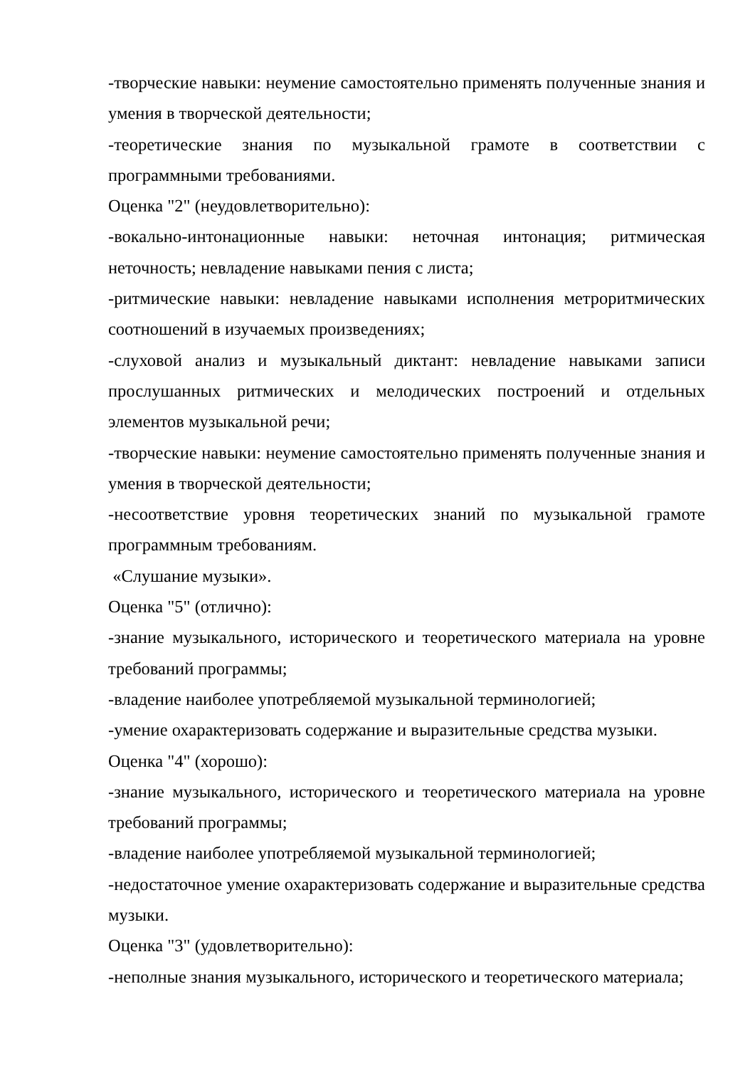-творческие навыки: неумение самостоятельно применять полученные знания и умения в творческой деятельности;
-теоретические знания по музыкальной грамоте в соответствии с программными требованиями.
Оценка "2" (неудовлетворительно):
-вокально-интонационные навыки: неточная интонация; ритмическая неточность; невладение навыками пения с листа;
-ритмические навыки: невладение навыками исполнения метроритмических соотношений в изучаемых произведениях;
-слуховой анализ и музыкальный диктант: невладение навыками записи прослушанных ритмических и мелодических построений и отдельных элементов музыкальной речи;
-творческие навыки: неумение самостоятельно применять полученные знания и умения в творческой деятельности;
-несоответствие уровня теоретических знаний по музыкальной грамоте программным требованиям.
«Слушание музыки».
Оценка "5" (отлично):
-знание музыкального, исторического и теоретического материала на уровне требований программы;
-владение наиболее употребляемой музыкальной терминологией;
-умение охарактеризовать содержание и выразительные средства музыки.
Оценка "4" (хорошо):
-знание музыкального, исторического и теоретического материала на уровне требований программы;
-владение наиболее употребляемой музыкальной терминологией;
-недостаточное умение охарактеризовать содержание и выразительные средства музыки.
Оценка "3" (удовлетворительно):
-неполные знания музыкального, исторического и теоретического материала;